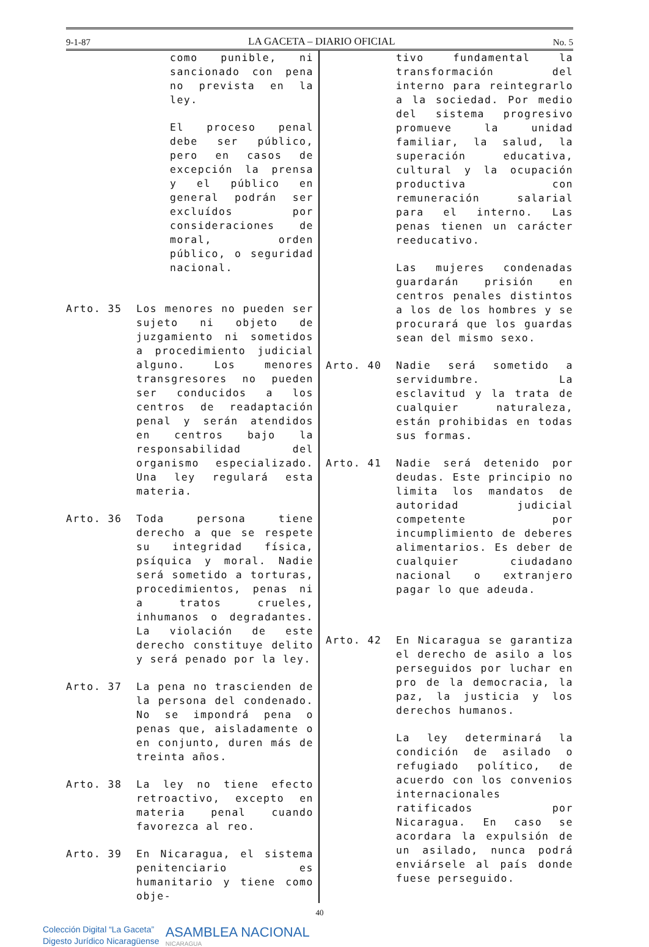9-1-87 LA GACETA – DIARIO OFICIAL No. 5
como punible, ni sancionado con pena no prevista en la ley.
El proceso penal debe ser público, pero en casos de excepción la prensa y el público en general podrán ser excluídos por consideraciones de moral, orden público, o seguridad nacional.
Arto. 35 Los menores no pueden ser sujeto ni objeto de juzgamiento ni sometidos a procedimiento judicial alguno. Los menores transgresores no pueden ser conducidos a los centros de readaptación penal y serán atendidos en centros bajo la responsabilidad del organismo especializado. Una ley regulará esta materia.
Arto. 36 Toda persona tiene derecho a que se respete su integridad física, psíquica y moral. Nadie será sometido a torturas, procedimientos, penas ni a tratos crueles, inhumanos o degradantes. La violación de este derecho constituye delito y será penado por la ley.
Arto. 37 La pena no trascienden de la persona del condenado. No se impondrá pena o penas que, aisladamente o en conjunto, duren más de treinta años.
Arto. 38 La ley no tiene efecto retroactivo, excepto en materia penal cuando favorezca al reo.
Arto. 39 En Nicaragua, el sistema penitenciario es humanitario y tiene como obje-
tivo fundamental la transformación del interno para reintegrarlo a la sociedad. Por medio del sistema progresivo promueve la unidad familiar, la salud, la superación educativa, cultural y la ocupación productiva con remuneración salarial para el interno. Las penas tienen un carácter reeducativo.
Las mujeres condenadas guardarán prisión en centros penales distintos a los de los hombres y se procurará que los guardas sean del mismo sexo.
Arto. 40 Nadie será sometido a servidumbre. La esclavitud y la trata de cualquier naturaleza, están prohibidas en todas sus formas.
Arto. 41 Nadie será detenido por deudas. Este principio no limita los mandatos de autoridad judicial competente por incumplimiento de deberes alimentarios. Es deber de cualquier ciudadano nacional o extranjero pagar lo que adeuda.
Arto. 42 En Nicaragua se garantiza el derecho de asilo a los perseguidos por luchar en pro de la democracia, la paz, la justicia y los derechos humanos.
La ley determinará la condición de asilado o refugiado político, de acuerdo con los convenios internacionales ratificados por Nicaragua. En caso se acordara la expulsión de un asilado, nunca podrá enviársele al país donde fuese perseguido.
40
Colección Digital “La Gaceta”
Digesto Jurídico Nicaragüense
ASAMBLEA NACIONAL
NICARAGUA